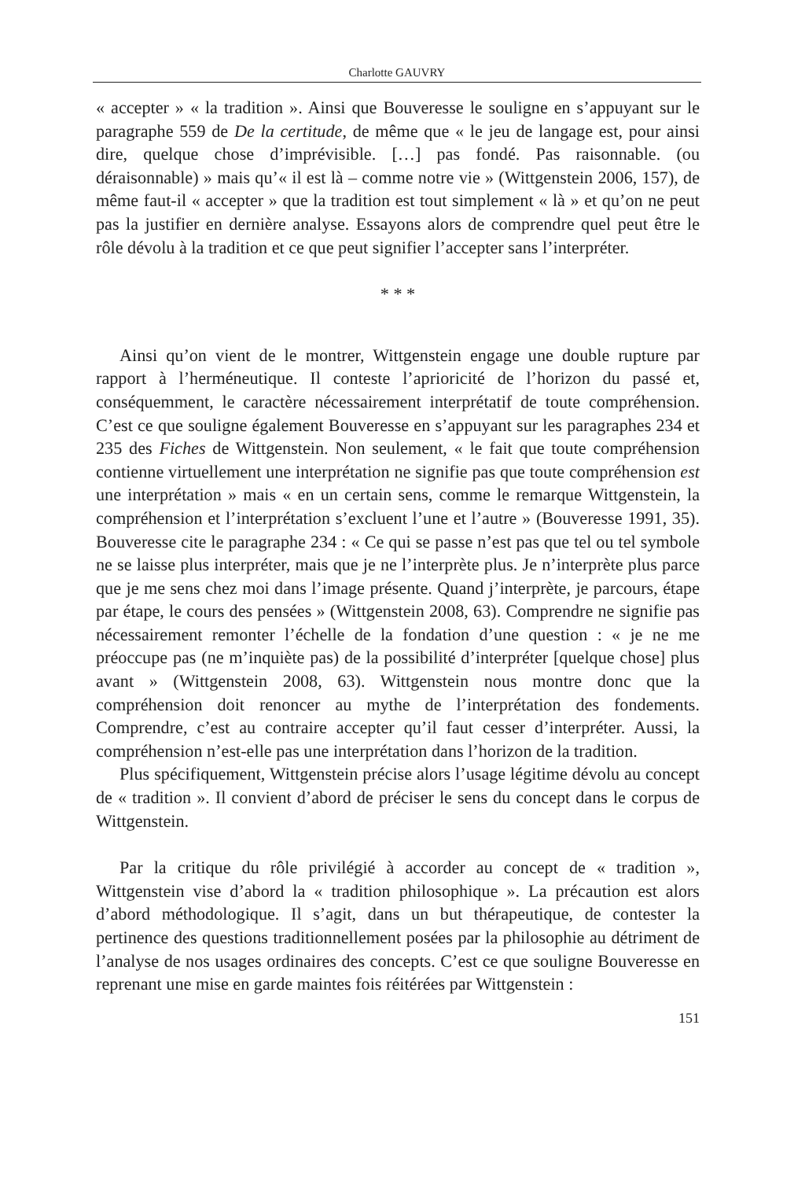Charlotte GAUVRY
« accepter » « la tradition ». Ainsi que Bouveresse le souligne en s’appuyant sur le paragraphe 559 de De la certitude, de même que « le jeu de langage est, pour ainsi dire, quelque chose d’imprévisible. […] pas fondé. Pas raisonnable. (ou déraisonnable) » mais qu’« il est là – comme notre vie » (Wittgenstein 2006, 157), de même faut-il « accepter » que la tradition est tout simplement « là » et qu’on ne peut pas la justifier en dernière analyse. Essayons alors de comprendre quel peut être le rôle dévolu à la tradition et ce que peut signifier l’accepter sans l’interpréter.
* * *
Ainsi qu’on vient de le montrer, Wittgenstein engage une double rupture par rapport à l’herméneutique. Il conteste l’aprioricité de l’horizon du passé et, conséquemment, le caractère nécessairement interprétatif de toute compréhension. C’est ce que souligne également Bouveresse en s’appuyant sur les paragraphes 234 et 235 des Fiches de Wittgenstein. Non seulement, « le fait que toute compréhension contienne virtuellement une interprétation ne signifie pas que toute compréhension est une interprétation » mais « en un certain sens, comme le remarque Wittgenstein, la compréhension et l’interprétation s’excluent l’une et l’autre » (Bouveresse 1991, 35). Bouveresse cite le paragraphe 234 : « Ce qui se passe n’est pas que tel ou tel symbole ne se laisse plus interpréter, mais que je ne l’interprète plus. Je n’interprète plus parce que je me sens chez moi dans l’image présente. Quand j’interprète, je parcours, étape par étape, le cours des pensées » (Wittgenstein 2008, 63). Comprendre ne signifie pas nécessairement remonter l’échelle de la fondation d’une question : « je ne me préoccupe pas (ne m’inquiète pas) de la possibilité d’interpréter [quelque chose] plus avant » (Wittgenstein 2008, 63). Wittgenstein nous montre donc que la compréhension doit renoncer au mythe de l’interprétation des fondements. Comprendre, c’est au contraire accepter qu’il faut cesser d’interpréter. Aussi, la compréhension n’est-elle pas une interprétation dans l’horizon de la tradition.
Plus spécifiquement, Wittgenstein précise alors l’usage légitime dévolu au concept de « tradition ». Il convient d’abord de préciser le sens du concept dans le corpus de Wittgenstein.
Par la critique du rôle privilégié à accorder au concept de « tradition », Wittgenstein vise d’abord la « tradition philosophique ». La précaution est alors d’abord méthodologique. Il s’agit, dans un but thérapeutique, de contester la pertinence des questions traditionnellement posées par la philosophie au détriment de l’analyse de nos usages ordinaires des concepts. C’est ce que souligne Bouveresse en reprenant une mise en garde maintes fois réitérées par Wittgenstein :
151